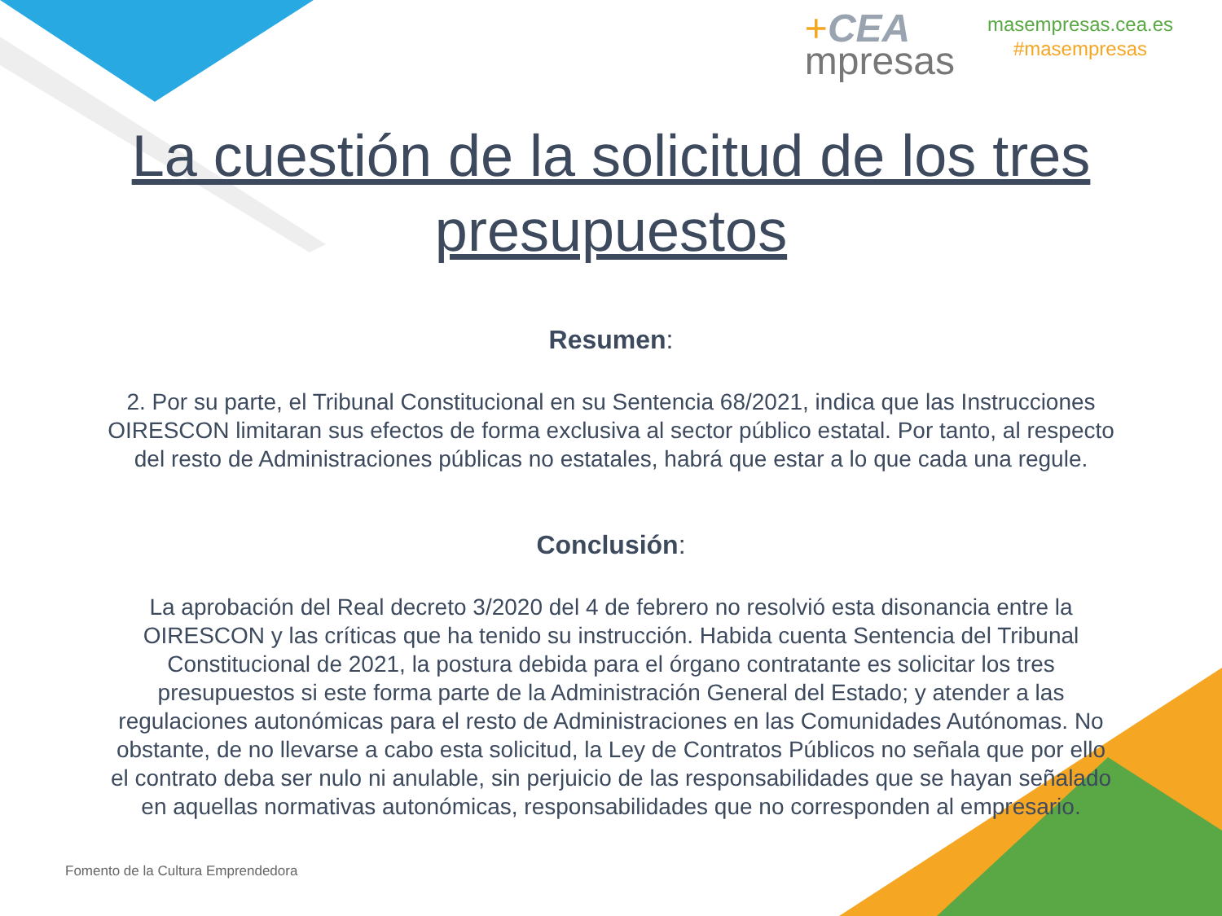+CEA
mpresas
masempresas.cea.es
#masempresas
La cuestión de la solicitud de los tres presupuestos
Resumen:
2. Por su parte, el Tribunal Constitucional en su Sentencia 68/2021, indica que las Instrucciones OIRESCON limitaran sus efectos de forma exclusiva al sector público estatal. Por tanto, al respecto del resto de Administraciones públicas no estatales, habrá que estar a lo que cada una regule.
Conclusión:
La aprobación del Real decreto 3/2020 del 4 de febrero no resolvió esta disonancia entre la OIRESCON y las críticas que ha tenido su instrucción. Habida cuenta Sentencia del Tribunal Constitucional de 2021, la postura debida para el órgano contratante es solicitar los tres presupuestos si este forma parte de la Administración General del Estado; y atender a las regulaciones autonómicas para el resto de Administraciones en las Comunidades Autónomas. No obstante, de no llevarse a cabo esta solicitud, la Ley de Contratos Públicos no señala que por ello el contrato deba ser nulo ni anulable, sin perjuicio de las responsabilidades que se hayan señalado en aquellas normativas autonómicas, responsabilidades que no corresponden al empresario.
Fomento de la Cultura Emprendedora